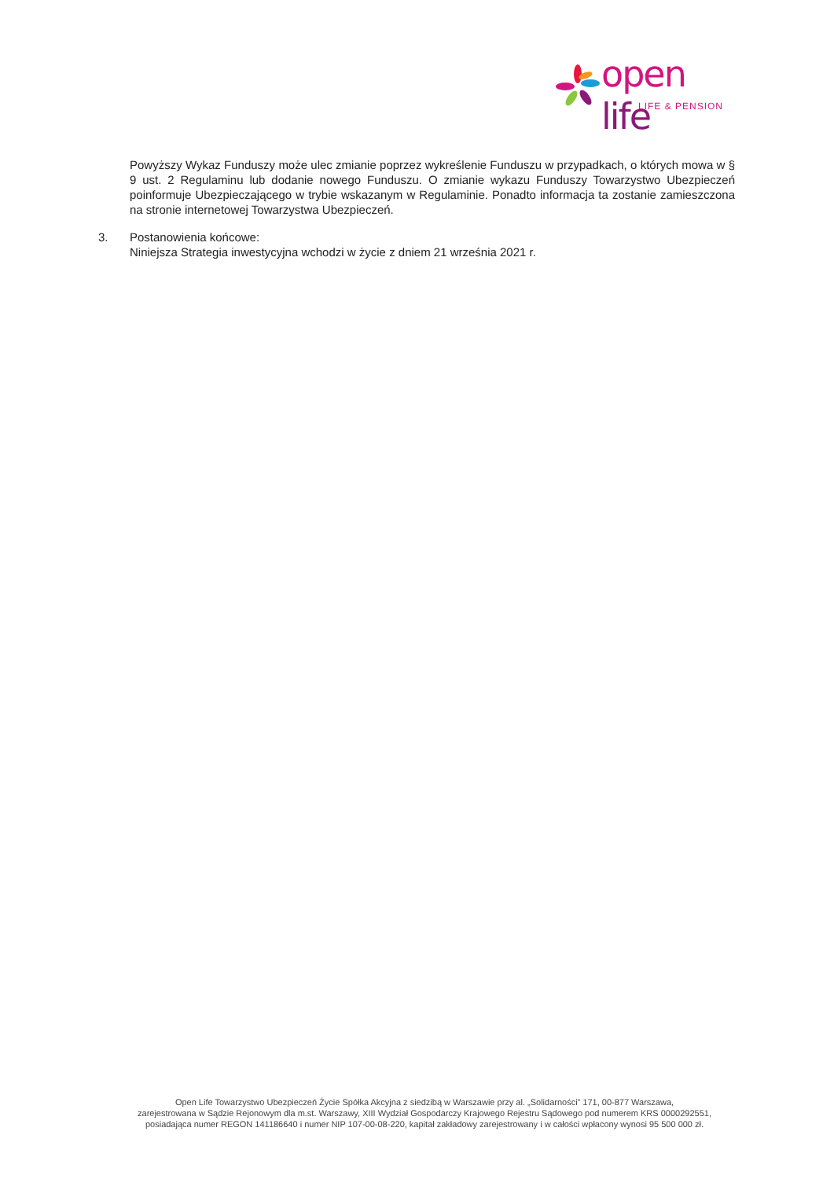open life
LIFE & PENSION
Powyższy Wykaz Funduszy może ulec zmianie poprzez wykreślenie Funduszu w przypadkach, o których mowa w § 9 ust. 2 Regulaminu lub dodanie nowego Funduszu. O zmianie wykazu Funduszy Towarzystwo Ubezpieczeń poinformuje Ubezpieczającego w trybie wskazanym w Regulaminie. Ponadto informacja ta zostanie zamieszczona na stronie internetowej Towarzystwa Ubezpieczeń.
3. Postanowienia końcowe:
Niniejsza Strategia inwestycyjna wchodzi w życie z dniem 21 września 2021 r.
Open Life Towarzystwo Ubezpieczeń Życie Spółka Akcyjna z siedzibą w Warszawie przy al. „Solidarności” 171, 00-877 Warszawa,
zarejestrowana w Sądzie Rejonowym dla m.st. Warszawy, XIII Wydział Gospodarczy Krajowego Rejestru Sądowego pod numerem KRS 0000292551,
posiadająca numer REGON 141186640 i numer NIP 107-00-08-220, kapitał zakładowy zarejestrowany i w całości wpłacony wynosi 95 500 000 zł.